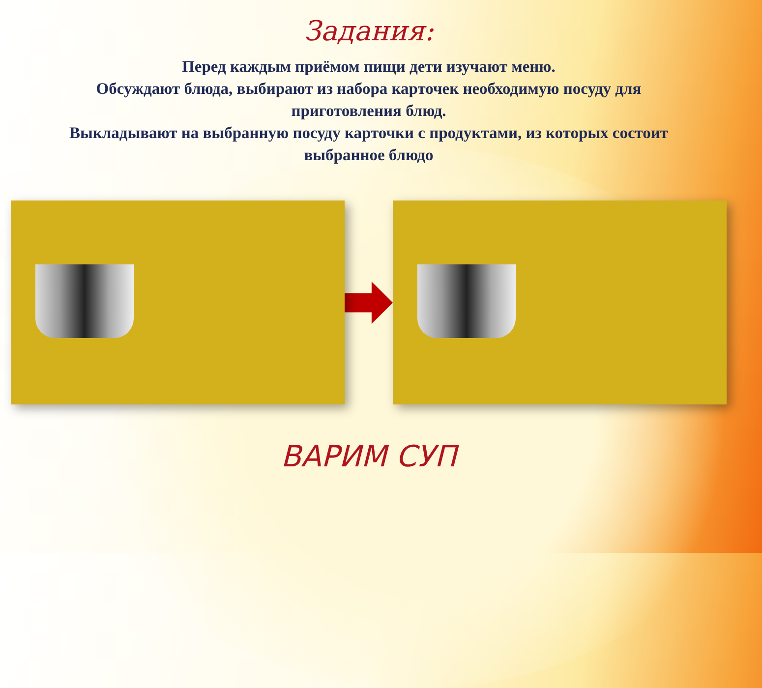Задания:
Перед каждым приёмом пищи дети изучают меню.
Обсуждают блюда, выбирают из набора карточек необходимую посуду для приготовления блюд.
Выкладывают на выбранную посуду карточки с продуктами, из которых состоит выбранное блюдо
ВАРИМ СУП